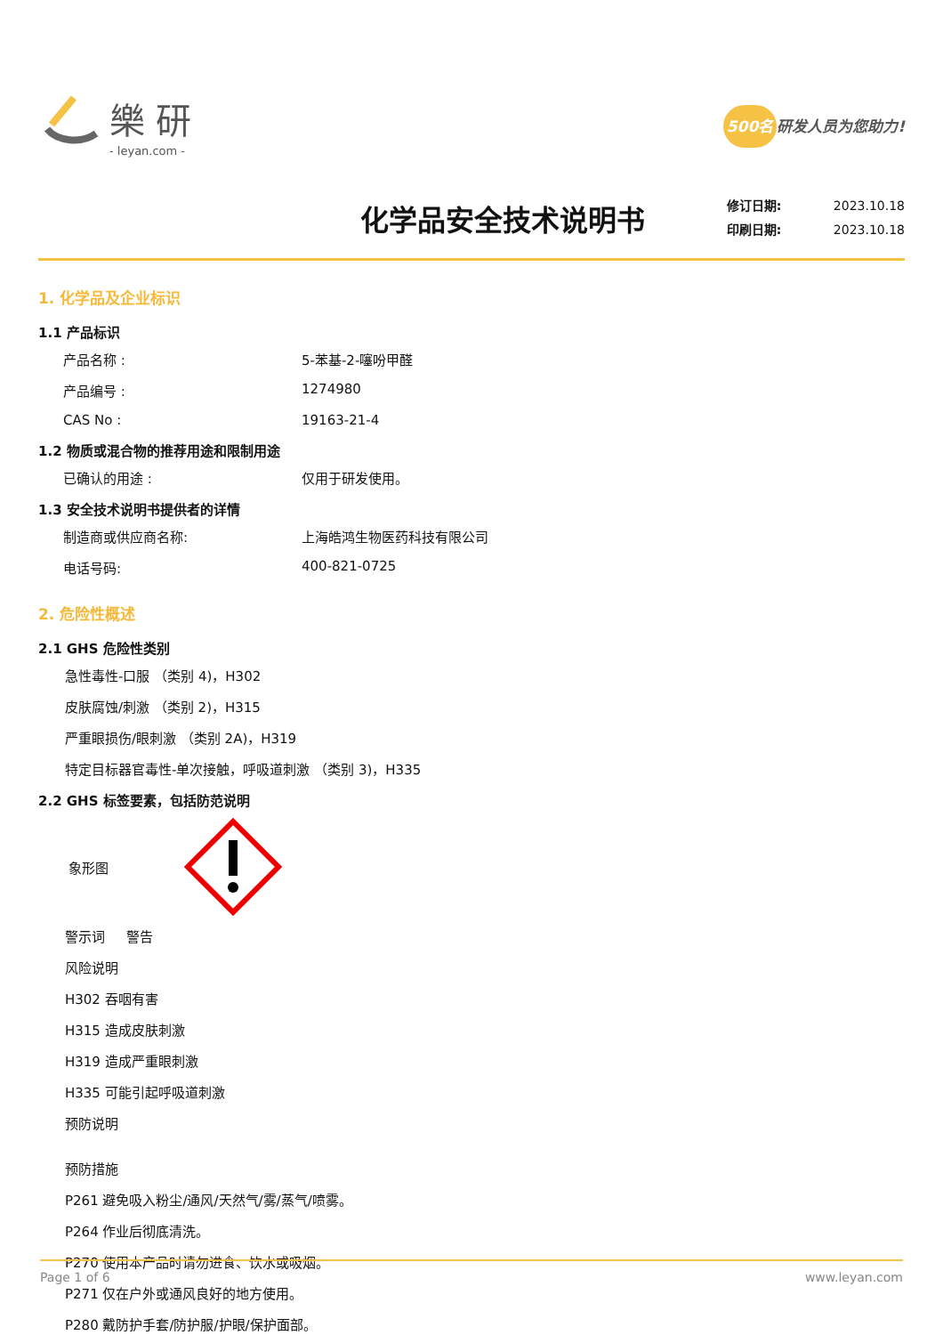樂研
- leyan.com -
500名 研发人员为您助力!
化学品安全技术说明书
修订日期: 2023.10.18
印刷日期: 2023.10.18
1. 化学品及企业标识
1.1 产品标识
产品名称 : 5-苯基-2-噻吩甲醛
产品编号 : 1274980
CAS No : 19163-21-4
1.2 物质或混合物的推荐用途和限制用途
已确认的用途 : 仅用于研发使用。
1.3 安全技术说明书提供者的详情
制造商或供应商名称: 上海皓鸿生物医药科技有限公司
电话号码: 400-821-0725
2. 危险性概述
2.1 GHS 危险性类别
急性毒性-口服 （类别 4)，H302
皮肤腐蚀/刺激 （类别 2)，H315
严重眼损伤/眼刺激 （类别 2A)，H319
特定目标器官毒性-单次接触，呼吸道刺激 （类别 3)，H335
2.2 GHS 标签要素，包括防范说明
象形图
警示词 警告
风险说明
H302 吞咽有害
H315 造成皮肤刺激
H319 造成严重眼刺激
H335 可能引起呼吸道刺激
预防说明
预防措施
P261 避免吸入粉尘/通风/天然气/雾/蒸气/喷雾。
P264 作业后彻底清洗。
P270 使用本产品时请勿进食、饮水或吸烟。
P271 仅在户外或通风良好的地方使用。
P280 戴防护手套/防护服/护眼/保护面部。
Page 1 of 6 www.leyan.com